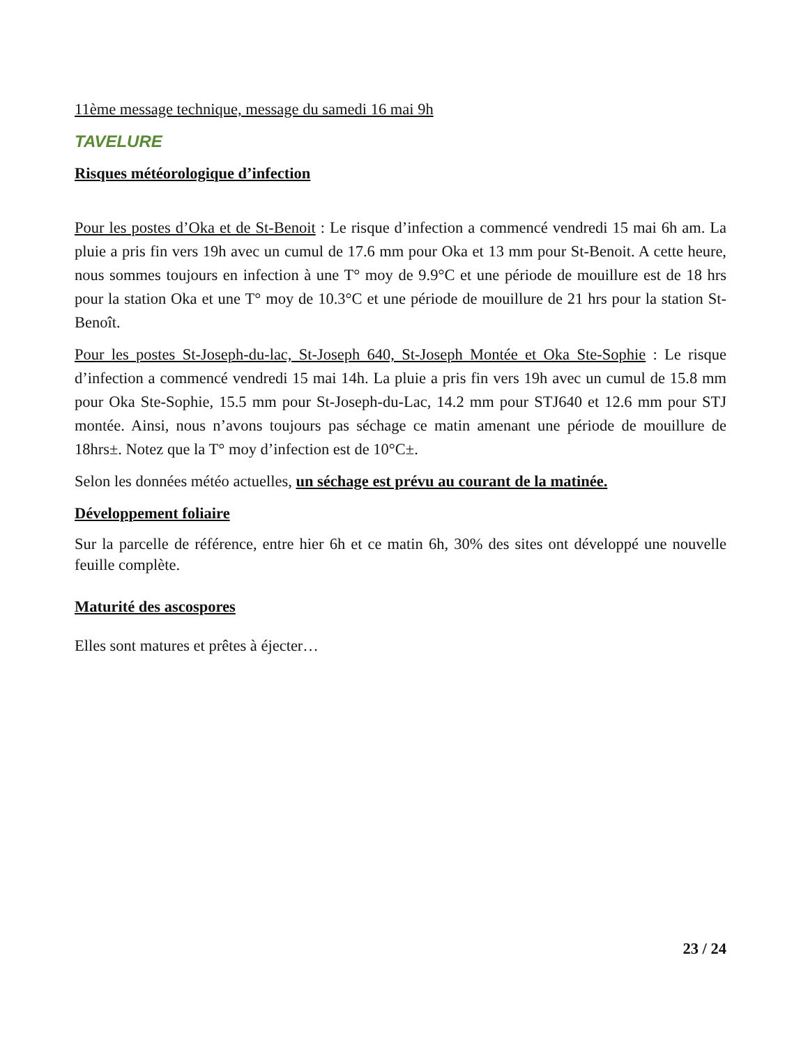11ème message technique, message du samedi 16 mai 9h
TAVELURE
Risques météorologique d’infection
Pour les postes d’Oka et de St-Benoit : Le risque d’infection a commencé vendredi 15 mai 6h am. La pluie a pris fin vers 19h avec un cumul de 17.6 mm pour Oka et 13 mm pour St-Benoit. A cette heure, nous sommes toujours en infection à une T° moy de 9.9°C et une période de mouillure est de 18 hrs pour la station Oka et une T° moy de 10.3°C et une période de mouillure de 21 hrs pour la station St-Benoît.
Pour les postes St-Joseph-du-lac, St-Joseph 640, St-Joseph Montée et Oka Ste-Sophie : Le risque d’infection a commencé vendredi 15 mai 14h. La pluie a pris fin vers 19h avec un cumul de 15.8 mm pour Oka Ste-Sophie, 15.5 mm pour St-Joseph-du-Lac, 14.2 mm pour STJ640 et 12.6 mm pour STJ montée. Ainsi, nous n’avons toujours pas séchage ce matin amenant une période de mouillure de 18hrs±. Notez que la T° moy d’infection est de 10°C±.
Selon les données météo actuelles, un séchage est prévu au courant de la matinée.
Développement foliaire
Sur la parcelle de référence, entre hier 6h et ce matin 6h, 30% des sites ont développé une nouvelle feuille complète.
Maturité des ascospores
Elles sont matures et prêtes à éjecter…
23 / 24